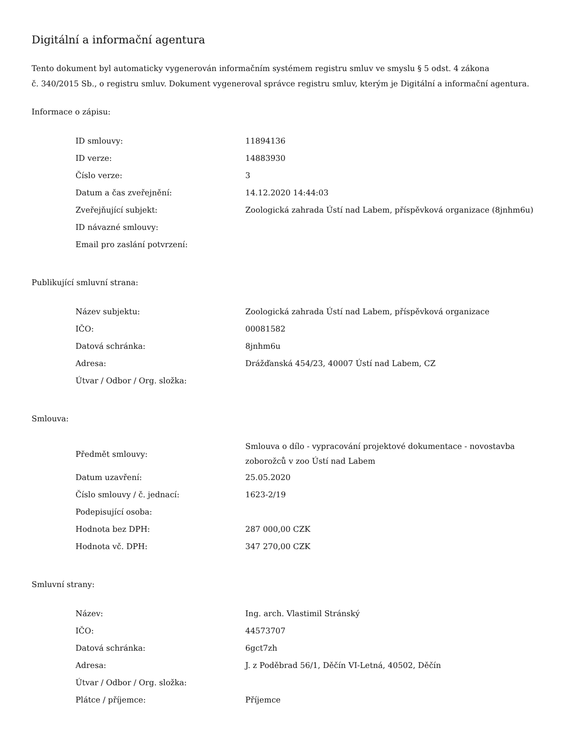Digitální a informační agentura
Tento dokument byl automaticky vygenerován informačním systémem registru smluv ve smyslu § 5 odst. 4 zákona
č. 340/2015 Sb., o registru smluv. Dokument vygeneroval správce registru smluv, kterým je Digitální a informační agentura.
Informace o zápisu:
| ID smlouvy: | 11894136 |
| ID verze: | 14883930 |
| Číslo verze: | 3 |
| Datum a čas zveřejnění: | 14.12.2020 14:44:03 |
| Zveřejňující subjekt: | Zoologická zahrada Ústí nad Labem, příspěvková organizace (8jnhm6u) |
| ID návazné smlouvy: | |
| Email pro zaslání potvrzení: | |
Publikující smluvní strana:
| Název subjektu: | Zoologická zahrada Ústí nad Labem, příspěvková organizace |
| IČO: | 00081582 |
| Datová schránka: | 8jnhm6u |
| Adresa: | Drážďanská 454/23, 40007 Ústí nad Labem, CZ |
| Útvar / Odbor / Org. složka: | |
Smlouva:
| Předmět smlouvy: | Smlouva o dílo - vypracování projektové dokumentace - novostavba zoborožců v zoo Ústí nad Labem |
| Datum uzavření: | 25.05.2020 |
| Číslo smlouvy / č. jednací: | 1623-2/19 |
| Podepisující osoba: | |
| Hodnota bez DPH: | 287 000,00 CZK |
| Hodnota vč. DPH: | 347 270,00 CZK |
Smluvní strany:
| Název: | Ing. arch. Vlastimil Stránský |
| IČO: | 44573707 |
| Datová schránka: | 6gct7zh |
| Adresa: | J. z Poděbrad 56/1, Děčín VI-Letná, 40502, Děčín |
| Útvar / Odbor / Org. složka: | |
| Plátce / příjemce: | Příjemce |